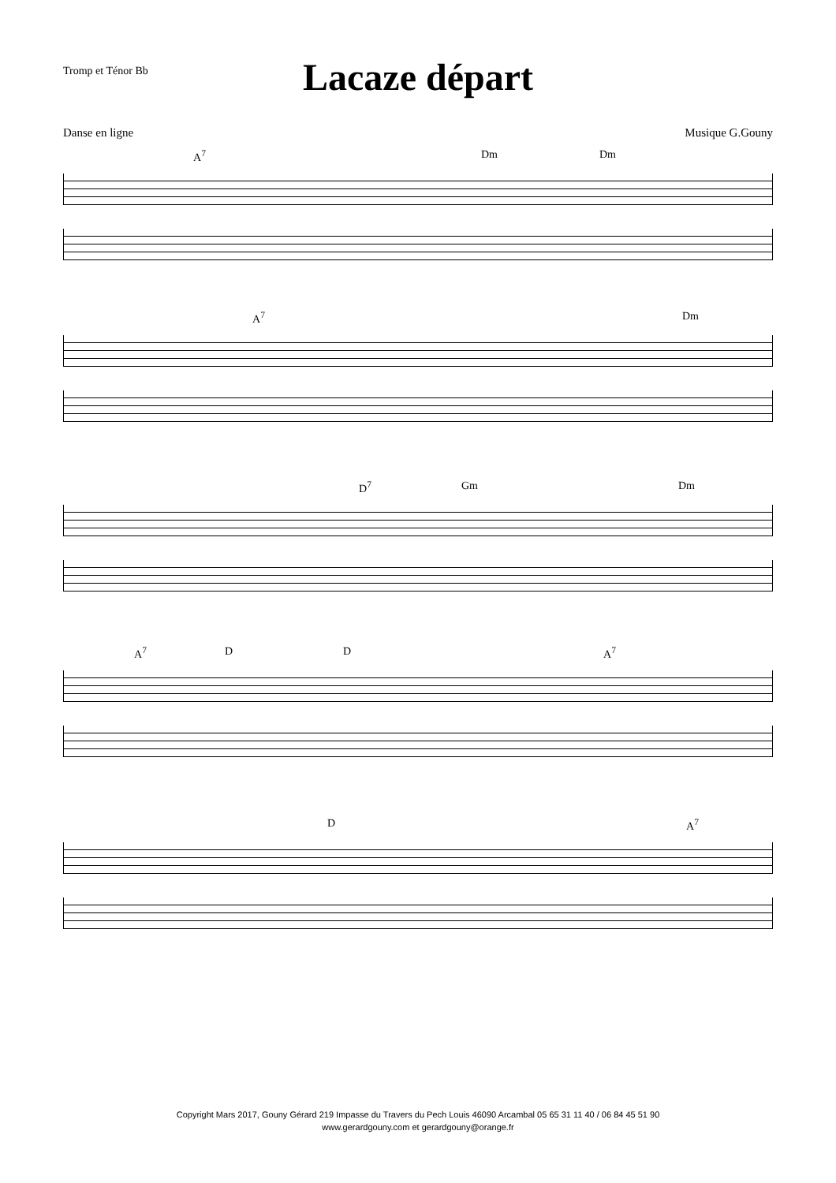Tromp et Ténor Bb
Lacaze départ
Danse en ligne Musique G.Gouny
A<sup>7</sup> Dm Dm
A<sup>7</sup> Dm
D<sup>7</sup> Gm Dm
A<sup>7</sup> D D A<sup>7</sup>
D A<sup>7</sup>
Copyright Mars 2017, Gouny Gérard 219 Impasse du Travers du Pech Louis 46090 Arcambal 05 65 31 11 40 / 06 84 45 51 90
www.gerardgouny.com et gerardgouny@orange.fr